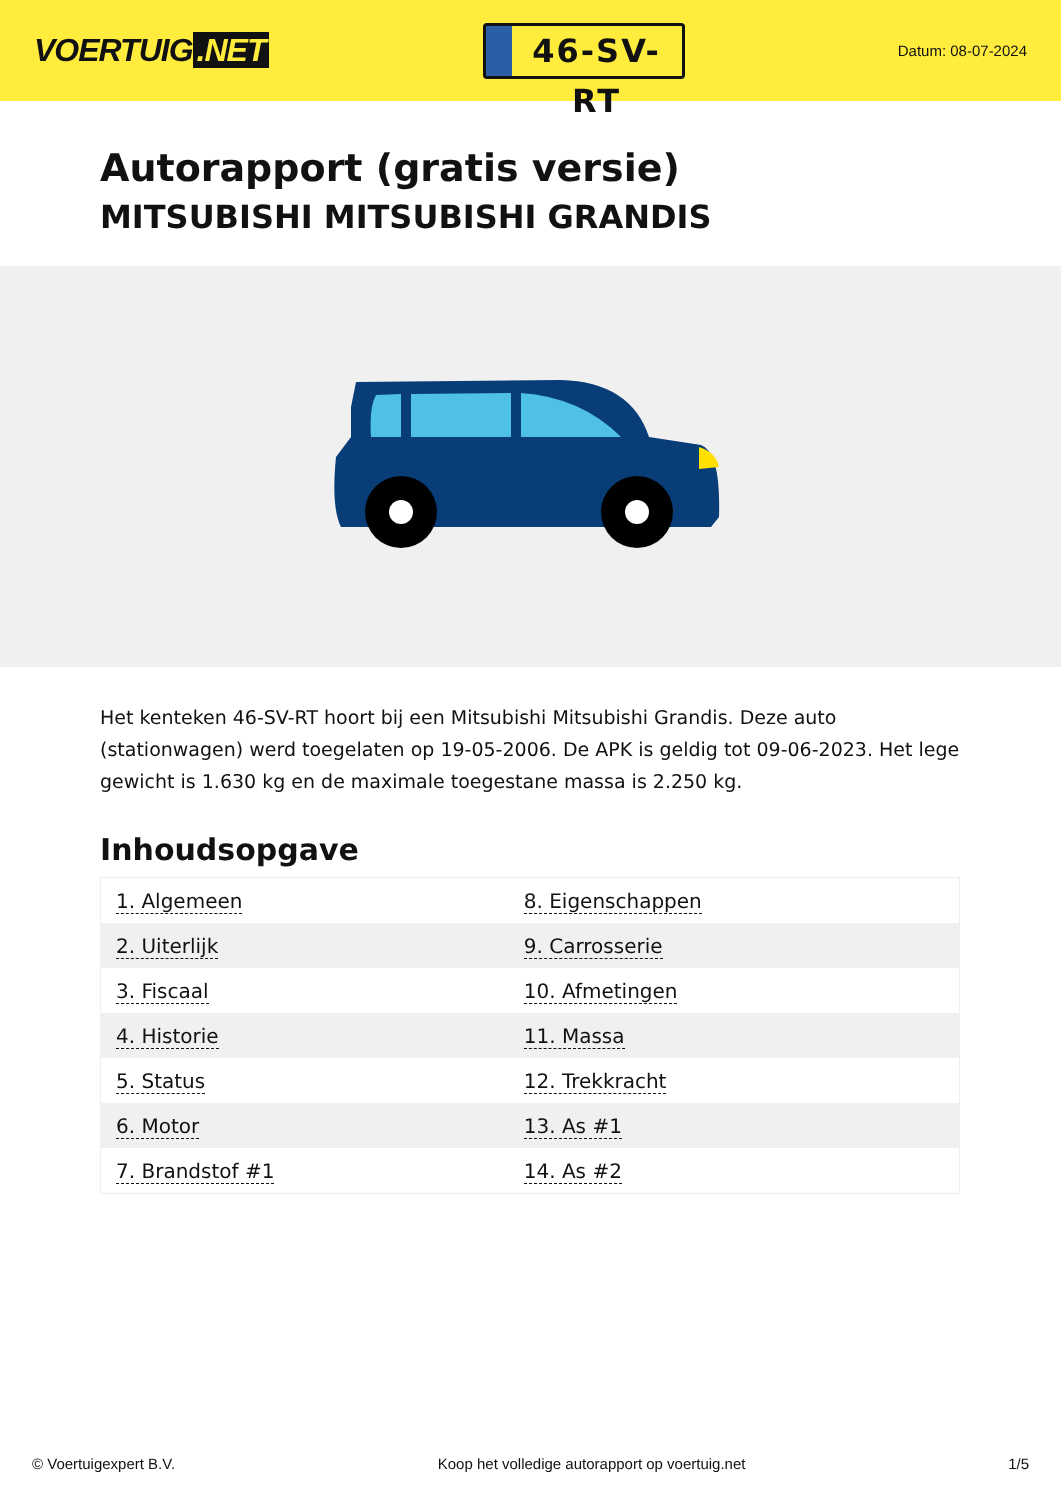VOERTUIG.NET
46-SV-RT
Datum: 08-07-2024
Autorapport (gratis versie)
MITSUBISHI MITSUBISHI GRANDIS
Het kenteken 46-SV-RT hoort bij een Mitsubishi Mitsubishi Grandis. Deze auto (stationwagen) werd toegelaten op 19-05-2006. De APK is geldig tot 09-06-2023. Het lege gewicht is 1.630 kg en de maximale toegestane massa is 2.250 kg.
Inhoudsopgave
| 1. Algemeen | 8. Eigenschappen |
| 2. Uiterlijk | 9. Carrosserie |
| 3. Fiscaal | 10. Afmetingen |
| 4. Historie | 11. Massa |
| 5. Status | 12. Trekkracht |
| 6. Motor | 13. As #1 |
| 7. Brandstof #1 | 14. As #2 |
© Voertuigexpert B.V. Koop het volledige autorapport op voertuig.net 1/5